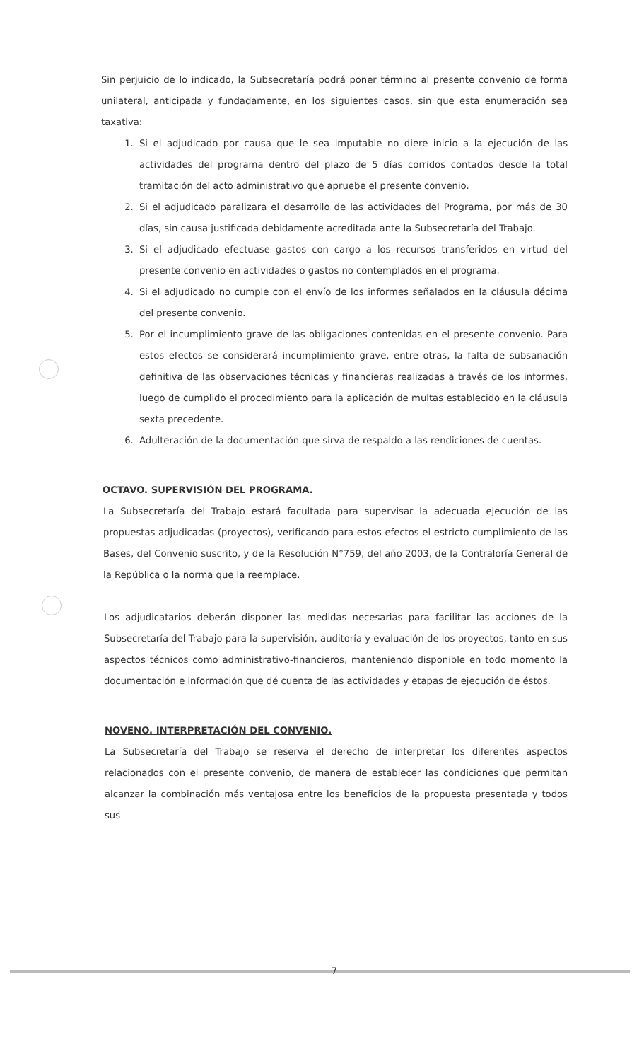Sin perjuicio de lo indicado, la Subsecretaría podrá poner término al presente convenio de forma unilateral, anticipada y fundadamente, en los siguientes casos, sin que esta enumeración sea taxativa:
1. Si el adjudicado por causa que le sea imputable no diere inicio a la ejecución de las actividades del programa dentro del plazo de 5 días corridos contados desde la total tramitación del acto administrativo que apruebe el presente convenio.
2. Si el adjudicado paralizara el desarrollo de las actividades del Programa, por más de 30 días, sin causa justificada debidamente acreditada ante la Subsecretaría del Trabajo.
3. Si el adjudicado efectuase gastos con cargo a los recursos transferidos en virtud del presente convenio en actividades o gastos no contemplados en el programa.
4. Si el adjudicado no cumple con el envío de los informes señalados en la cláusula décima del presente convenio.
5. Por el incumplimiento grave de las obligaciones contenidas en el presente convenio. Para estos efectos se considerará incumplimiento grave, entre otras, la falta de subsanación definitiva de las observaciones técnicas y financieras realizadas a través de los informes, luego de cumplido el procedimiento para la aplicación de multas establecido en la cláusula sexta precedente.
6. Adulteración de la documentación que sirva de respaldo a las rendiciones de cuentas.
OCTAVO. SUPERVISIÓN DEL PROGRAMA.
La Subsecretaría del Trabajo estará facultada para supervisar la adecuada ejecución de las propuestas adjudicadas (proyectos), verificando para estos efectos el estricto cumplimiento de las Bases, del Convenio suscrito, y de la Resolución N°759, del año 2003, de la Contraloría General de la República o la norma que la reemplace.
Los adjudicatarios deberán disponer las medidas necesarias para facilitar las acciones de la Subsecretaría del Trabajo para la supervisión, auditoría y evaluación de los proyectos, tanto en sus aspectos técnicos como administrativo-financieros, manteniendo disponible en todo momento la documentación e información que dé cuenta de las actividades y etapas de ejecución de éstos.
NOVENO. INTERPRETACIÓN DEL CONVENIO.
La Subsecretaría del Trabajo se reserva el derecho de interpretar los diferentes aspectos relacionados con el presente convenio, de manera de establecer las condiciones que permitan alcanzar la combinación más ventajosa entre los beneficios de la propuesta presentada y todos sus
7